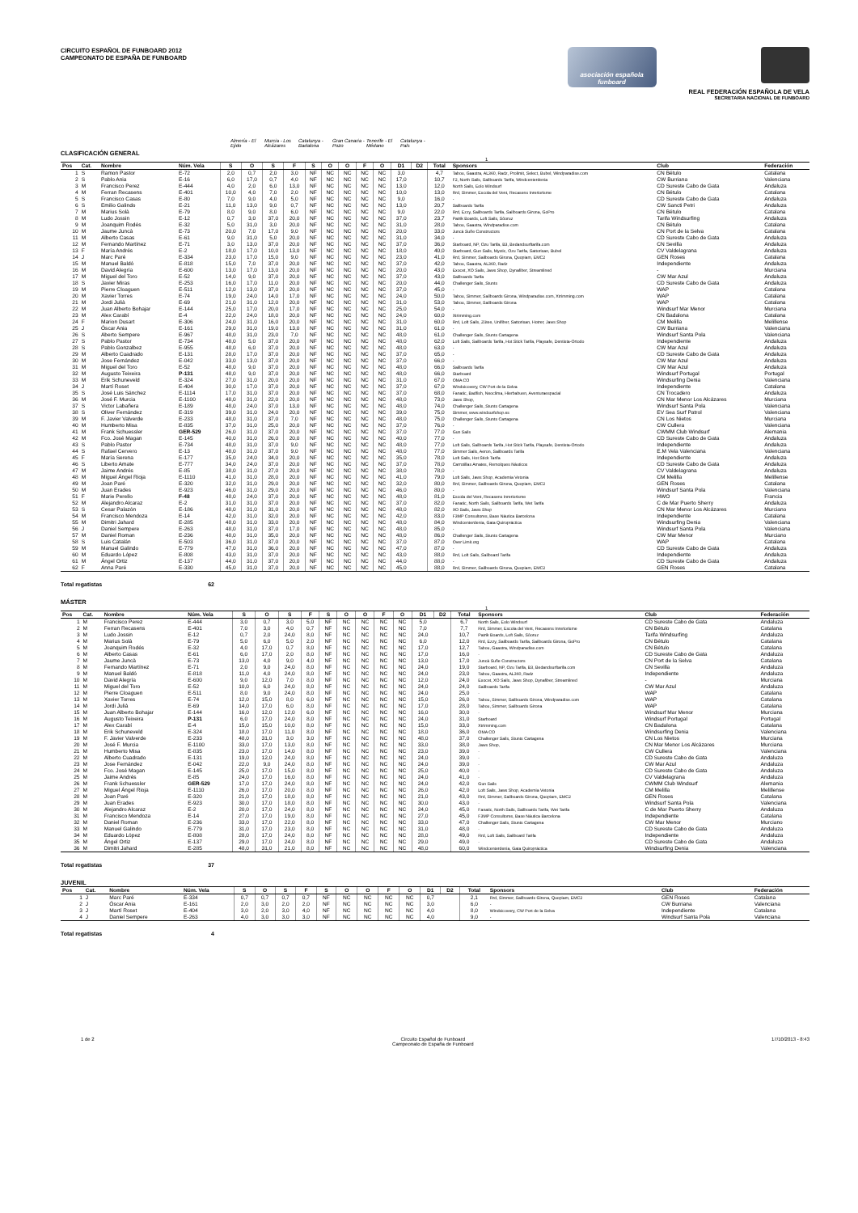CIRCUITO ESPAÑOL DE FUNBOARD 2012
CAMPEONATO DE ESPAÑA DE FUNBOARD
asociación española funboard
REAL FEDERACIÓN ESPAÑOLA DE VELA
SECRETARIA NACIONAL DE FUNBOARD
Almería - El Ejido Murcia - Los Alcázares Catalunya - Badalona Gran Canaria - Pozo Tenerife - El Médano Catalunya - Pals
CLASIFICACIÓN GENERAL
1
| Pos | Cat. | Nombre | Núm. Vela | S | O | S | F | S | O | O | F | O | D1 | D2 | Total | Sponsors | Club | Federación |
| --- | --- | --- | --- | --- | --- | --- | --- | --- | --- | --- | --- | --- | --- | --- | --- | --- | --- | --- |
| 1 | S | Ramon Pastor | E-72 | 2,0 | 0,7 | 2,0 | 3,0 | NF | NC | NC | NC | NC | 3,0 | | 4,7 | Tabou, Gaastra, AL360, Radz, Prolimit, Select, Bubel, Windparadise.com | CN Bétulo | Catalana |
| 2 | S | Pablo Ania | E-16 | 6,0 | 17,0 | 0,7 | 4,0 | NF | NC | NC | NC | NC | 17,0 | | 10,7 | F2, North Sails, Sailboards Tarifa, Windcenterdenia | CW Burriana | Valenciana |
| 3 | M | Francisco Perez | E-444 | 4,0 | 2,0 | 6,0 | 13,0 | NF | NC | NC | NC | NC | 13,0 | | 12,0 | North Sails, Eolo Windsurf | CD Sureste Cabo de Gata | Andaluza |
| 4 | M | Ferran Recasens | E-401 | 10,0 | 4,0 | 7,0 | 2,0 | NF | NC | NC | NC | NC | 10,0 | | 13,0 | Rrd, Simmer, Escola del Vent, Recasens Inreriorisme | CN Bétulo | Catalana |
| 5 | S | Francisco Casas | E-80 | 7,0 | 9,0 | 4,0 | 5,0 | NF | NC | NC | NC | NC | 9,0 | | 16,0 | - | CD Sureste Cabo de Gata | Andaluza |
| 6 | S | Emilio Galindo | E-21 | 11,0 | 13,0 | 9,0 | 0,7 | NF | NC | NC | NC | NC | 13,0 | | 20,7 | Sailboards Tarifa | CW Sancti Petri | Andaluza |
| 7 | M | Marius Solà | E-79 | 8,0 | 9,0 | 8,0 | 6,0 | NF | NC | NC | NC | NC | 9,0 | | 22,0 | Rrd, Ezzy, Sailboards Tarifa, Sailboards Girona, GoPro | CN Bétulo | Catalana |
| 8 | M | Ludo Jossin | E-12 | 0,7 | 3,0 | 37,0 | 20,0 | NF | NC | NC | NC | NC | 37,0 | | 23,7 | Patrik Boards, Loft Sails, Sôoruz | Tarifa Windsurfing | Andaluza |
| 9 | M | Joanquim Rodés | E-32 | 5,0 | 31,0 | 3,0 | 20,0 | NF | NC | NC | NC | NC | 31,0 | | 28,0 | Tabou, Gaastra, Windparadise.com | CN Bétulo | Catalana |
| 10 | M | Jaume Juncà | E-73 | 20,0 | 7,0 | 17,0 | 9,0 | NF | NC | NC | NC | NC | 20,0 | | 33,0 | Juncà Suñe Constructors | CN Port de la Selva | Catalana |
| 11 | M | Alberto Casas | E-61 | 9,0 | 31,0 | 5,0 | 20,0 | NF | NC | NC | NC | NC | 31,0 | | 34,0 | - | CD Sureste Cabo de Gata | Andaluza |
| 12 | M | Fernando Martínez | E-71 | 3,0 | 13,0 | 37,0 | 20,0 | NF | NC | NC | NC | NC | 37,0 | | 36,0 | Starboard, NP, Ozu Tarifa, B3, Bedandsurftarifa.com | CN Sevilla | Andaluza |
| 13 | F | María Andrés | E-2 | 18,0 | 17,0 | 10,0 | 13,0 | NF | NC | NC | NC | NC | 18,0 | | 40,0 | Starboard, Gun Sails, Mystic, Ozu Tarifa, Sattorisan, Bubel | CV Valdelagrana | Andaluza |
| 14 | J | Marc Paré | E-334 | 23,0 | 17,0 | 15,0 | 9,0 | NF | NC | NC | NC | NC | 23,0 | | 41,0 | Rrd, Simmer, Sailboards Girona, Quopiam, EMC2 | GEN Roses | Catalana |
| 15 | M | Manuel Baldó | E-818 | 15,0 | 7,0 | 37,0 | 20,0 | NF | NC | NC | NC | NC | 37,0 | | 42,0 | Tabou, Gaastra, AL360, Radz | Independiente | Andaluza |
| 16 | M | David Alegría | E-600 | 13,0 | 17,0 | 13,0 | 20,0 | NF | NC | NC | NC | NC | 20,0 | | 43,0 | Exocet, XO Sails, Jaws Shop, Dynafiber, Streamlined | - | Murciana |
| 17 | M | Miguel del Toro | E-52 | 14,0 | 9,0 | 37,0 | 20,0 | NF | NC | NC | NC | NC | 37,0 | | 43,0 | Sailboards Tarifa | CW Mar Azul | Andaluza |
| 18 | S | Javier Miras | E-253 | 16,0 | 17,0 | 11,0 | 20,0 | NF | NC | NC | NC | NC | 20,0 | | 44,0 | Challenger Sails, Stunts | CD Sureste Cabo de Gata | Andaluza |
| 19 | M | Pierre Cloaguen | E-511 | 12,0 | 13,0 | 37,0 | 20,0 | NF | NC | NC | NC | NC | 37,0 | | 45,0 | - | WAP | Catalana |
| 20 | M | Xavier Torres | E-74 | 19,0 | 24,0 | 14,0 | 17,0 | NF | NC | NC | NC | NC | 24,0 | | 50,0 | Tabou, Simmer, Sailboards Girona, Windparadise.com, Xtrimming.com | WAP | Catalana |
| 21 | M | Jordi Julià | E-69 | 21,0 | 31,0 | 12,0 | 20,0 | NF | NC | NC | NC | NC | 31,0 | | 53,0 | Tabou, Simmer, Sailboards Girona | WAP | Catalana |
| 22 | M | Juan Alberto Bohajar | E-144 | 25,0 | 17,0 | 20,0 | 17,0 | NF | NC | NC | NC | NC | 25,0 | | 54,0 | - | Windsurf Mar Menor | Murciana |
| 23 | M | Alex Carabí | E-4 | 22,0 | 24,0 | 18,0 | 20,0 | NF | NC | NC | NC | NC | 24,0 | | 60,0 | Xtrimming.com | CN Badalona | Catalana |
| 24 | F | Marion Dusart | E-306 | 24,0 | 31,0 | 16,0 | 20,0 | NF | NC | NC | NC | NC | 31,0 | | 60,0 | Rrd, Loft Sails, Zütee, Unifiber, Sattorisan, Hotrer, Jaws Shop | CM Melilla | Melillense |
| 25 | J | Óscar Ania | E-161 | 29,0 | 31,0 | 19,0 | 13,0 | NF | NC | NC | NC | NC | 31,0 | | 61,0 | - | CW Burriana | Valenciana |
| 26 | S | Aberto Sempere | E-967 | 48,0 | 31,0 | 23,0 | 7,0 | NF | NC | NC | NC | NC | 48,0 | | 61,0 | Challenger Sails, Stunts Cartagena | Windsurf Santa Pola | Valenciana |
| 27 | S | Pablo Pastor | E-734 | 48,0 | 5,0 | 37,0 | 20,0 | NF | NC | NC | NC | NC | 48,0 | | 62,0 | Loft Sails, Sailboards Tarifa, Hot Stick Tarifa, Playsafe, Dentista-Ortodo | Independiente | Andaluza |
| 28 | S | Pablo Gonzalbez | E-955 | 48,0 | 6,0 | 37,0 | 20,0 | NF | NC | NC | NC | NC | 48,0 | | 63,0 | - | CW Mar Azul | Andaluza |
| 29 | M | Alberto Cuadrado | E-131 | 28,0 | 17,0 | 37,0 | 20,0 | NF | NC | NC | NC | NC | 37,0 | | 65,0 | - | CD Sureste Cabo de Gata | Andaluza |
| 30 | M | Jose Fernández | E-042 | 33,0 | 13,0 | 37,0 | 20,0 | NF | NC | NC | NC | NC | 37,0 | | 66,0 | - | CW Mar Azul | Andaluza |
| 31 | M | Miguel del Toro | E-52 | 48,0 | 9,0 | 37,0 | 20,0 | NF | NC | NC | NC | NC | 48,0 | | 66,0 | Sailboards Tarifa | CW Mar Azul | Andaluza |
| 32 | M | Augusto Teixeira | P-131 | 48,0 | 9,0 | 37,0 | 20,0 | NF | NC | NC | NC | NC | 48,0 | | 66,0 | Starboard | Windsurf Portugal | Portugal |
| 33 | M | Erik Schuneveld | E-324 | 27,0 | 31,0 | 20,0 | 20,0 | NF | NC | NC | NC | NC | 31,0 | | 67,0 | OMA CO | Windsurfing Denia | Valenciana |
| 34 | J | Martí Roset | E-404 | 30,0 | 17,0 | 37,0 | 20,0 | NF | NC | NC | NC | NC | 37,0 | | 67,0 | Windsicovery, CW Port de la Selva | Independiente | Catalana |
| 35 | S | José Luis Sánchez | E-1114 | 17,0 | 31,0 | 37,0 | 20,0 | NF | NC | NC | NC | NC | 37,0 | | 68,0 | Fanatic, Badfish, Neoclima, Hierbabuen, Aventuraespacial | CN Trocadero | Andaluza |
| 36 | M | José F. Murcia | E-1100 | 48,0 | 31,0 | 22,0 | 20,0 | NF | NC | NC | NC | NC | 48,0 | | 73,0 | Jaws Shop, | CN Mar Menor Los Alcázares | Murciana |
| 37 | S | Victor Labañera | E-189 | 48,0 | 24,0 | 37,0 | 13,0 | NF | NC | NC | NC | NC | 48,0 | | 74,0 | Challenger Sails, Stunts Cartagena | Windsurf Santa Pola | Valenciana |
| 38 | S | Oliver Fernández | E-319 | 39,0 | 31,0 | 24,0 | 20,0 | NF | NC | NC | NC | NC | 39,0 | | 75,0 | Simmer, www.windsurfshop.es | EV Sea Surf Patrol | Valenciana |
| 39 | M | F. Javier Valverde | E-233 | 48,0 | 31,0 | 37,0 | 7,0 | NF | NC | NC | NC | NC | 48,0 | | 75,0 | Challenger Sails, Stunts Cartagena | CN Los Nietos | Murciana |
| 40 | M | Humberto Misa | E-835 | 37,0 | 31,0 | 25,0 | 20,0 | NF | NC | NC | NC | NC | 37,0 | | 76,0 | - | CW Cullera | Valenciana |
| 41 | M | Frank Schuessler | GER-529 | 26,0 | 31,0 | 37,0 | 20,0 | NF | NC | NC | NC | NC | 37,0 | | 77,0 | Gun Sails | CWMM Club Windsurf | Alemania |
| 42 | M | Fco. José Magan | E-145 | 40,0 | 31,0 | 26,0 | 20,0 | NF | NC | NC | NC | NC | 40,0 | | 77,0 | - | CD Sureste Cabo de Gata | Andaluza |
| 43 | S | Pablo Pastor | E-734 | 48,0 | 31,0 | 37,0 | 9,0 | NF | NC | NC | NC | NC | 48,0 | | 77,0 | Loft Sails, Sailboards Tarifa, Hot Stick Tarifa, Playsafe, Dentista-Ortodo | Independiente | Andaluza |
| 44 | S | Rafael Cervero | E-13 | 48,0 | 31,0 | 37,0 | 9,0 | NF | NC | NC | NC | NC | 48,0 | | 77,0 | Simmer Sails, Aeron, Sailboards Tarifa | E.M Vela Valenciana | Valenciana |
| 45 | F | María Serena | E-177 | 35,0 | 24,0 | 34,0 | 20,0 | NF | NC | NC | NC | NC | 35,0 | | 78,0 | Loft Sails, Hot Stick Tarifa | Independiente | Andaluza |
| 46 | S | Liberto Amate | E-777 | 34,0 | 24,0 | 37,0 | 20,0 | NF | NC | NC | NC | NC | 37,0 | | 78,0 | Carrotillas Amates, Remolques Náuticos | CD Sureste Cabo de Gata | Andaluza |
| 47 | M | Jaime Andrés | E-85 | 38,0 | 31,0 | 27,0 | 20,0 | NF | NC | NC | NC | NC | 38,0 | | 78,0 | - | CV Valdelagrana | Andaluza |
| 48 | M | Miguel Ángel Rioja | E-1110 | 41,0 | 31,0 | 28,0 | 20,0 | NF | NC | NC | NC | NC | 41,0 | | 79,0 | Loft Sails, Jaws Shop, Academia Vetonia | CM Melilla | Melillense |
| 49 | M | Joan Paré | E-320 | 32,0 | 31,0 | 29,0 | 20,0 | NF | NC | NC | NC | NC | 32,0 | | 80,0 | Rrd, Simmer, Sailboards Girona, Quopiam, EMC2 | GEN Roses | Catalana |
| 50 | M | Juan Erades | E-923 | 46,0 | 31,0 | 29,0 | 20,0 | NF | NC | NC | NC | NC | 46,0 | | 80,0 | - | Windsurf Santa Pola | Valenciana |
| 51 | F | Marie Perello | F-48 | 48,0 | 24,0 | 37,0 | 20,0 | NF | NC | NC | NC | NC | 48,0 | | 81,0 | Escola del Vent, Recasens Inreriorisme | HWO | Francia |
| 52 | M | Alejandro Alcaraz | E-2 | 31,0 | 31,0 | 37,0 | 20,0 | NF | NC | NC | NC | NC | 37,0 | | 82,0 | Fanatic, North Sails, Sailboards Tarifa, Wet Tarifa | C de Mar Puerto Sherry | Andaluza |
| 53 | S | Cesar Palazón | E-186 | 48,0 | 31,0 | 31,0 | 20,0 | NF | NC | NC | NC | NC | 48,0 | | 82,0 | XO Sails, Jaws Shop | CN Mar Menor Los Alcázares | Murciano |
| 54 | M | Francisco Mendoza | E-14 | 42,0 | 31,0 | 32,0 | 20,0 | NF | NC | NC | NC | NC | 42,0 | | 83,0 | F3MP Consultores, Base Náutica Barcelona | Independiente | Catalana |
| 55 | M | Dimitri Jahard | E-285 | 48,0 | 31,0 | 33,0 | 20,0 | NF | NC | NC | NC | NC | 48,0 | | 84,0 | Windcenterdenia, Gata Quiropráctica | Windsurfing Denia | Valenciana |
| 56 | J | Daniel Sempere | E-263 | 48,0 | 31,0 | 37,0 | 17,0 | NF | NC | NC | NC | NC | 48,0 | | 85,0 | - | Windsurf Santa Pola | Valenciana |
| 57 | M | Daniel Roman | E-236 | 48,0 | 31,0 | 35,0 | 20,0 | NF | NC | NC | NC | NC | 48,0 | | 86,0 | Challenger Sails, Stunts Cartagena | CW Mar Menor | Murciano |
| 58 | S | Luis Catalán | E-503 | 36,0 | 31,0 | 37,0 | 20,0 | NF | NC | NC | NC | NC | 37,0 | | 87,0 | Over Limit.org | WAP | Catalana |
| 59 | M | Manuel Galindo | E-779 | 47,0 | 31,0 | 36,0 | 20,0 | NF | NC | NC | NC | NC | 47,0 | | 87,0 | - | CD Sureste Cabo de Gata | Andaluza |
| 60 | M | Eduardo López | E-808 | 43,0 | 31,0 | 37,0 | 20,0 | NF | NC | NC | NC | NC | 43,0 | | 88,0 | Rrd, Loft Sails, Sailboard Tarifa | Independiente | Andaluza |
| 61 | M | Ángel Ortiz | E-137 | 44,0 | 31,0 | 37,0 | 20,0 | NF | NC | NC | NC | NC | 44,0 | | 88,0 | - | CD Sureste Cabo de Gata | Andaluza |
| 62 | F | Anna Paré | E-330 | 45,0 | 31,0 | 37,0 | 20,0 | NF | NC | NC | NC | NC | 45,0 | | 88,0 | Rrd, Simmer, Sailboards Girona, Quopiam, EMC2 | GEN Roses | Catalana |
Total regatistas 62
MÁSTER
1
| Pos | Cat. | Nombre | Núm. Vela | S | O | S | F | S | O | O | F | O | D1 | D2 | Total | Sponsors | Club | Federación |
| --- | --- | --- | --- | --- | --- | --- | --- | --- | --- | --- | --- | --- | --- | --- | --- | --- | --- | --- |
| 1 | M | Francisco Perez | E-444 | 3,0 | 0,7 | 3,0 | 5,0 | NF | NC | NC | NC | NC | 5,0 | | 6,7 | North Sails, Eolo Windsurf | CD Sureste Cabo de Gata | Andaluza |
| 2 | M | Ferran Recasens | E-401 | 7,0 | 3,0 | 4,0 | 0,7 | NF | NC | NC | NC | NC | 7,0 | | 7,7 | Rrd, Simmer, Escola del Vent, Recasens Inreriorisme | CN Bétulo | Catalana |
| 3 | M | Ludo Jossin | E-12 | 0,7 | 2,0 | 24,0 | 8,0 | NF | NC | NC | NC | NC | 24,0 | | 10,7 | Patrik Boards, Loft Sails, Sôoruz | Tarifa Windsurfing | Andaluza |
| 4 | M | Marius Solà | E-79 | 5,0 | 6,0 | 5,0 | 2,0 | NF | NC | NC | NC | NC | 6,0 | | 12,0 | Rrd, Ezzy, Sailboards Tarifa, Sailboards Girona, GoPro | CN Bétulo | Catalana |
| 5 | M | Joanquim Rodés | E-32 | 4,0 | 17,0 | 0,7 | 8,0 | NF | NC | NC | NC | NC | 17,0 | | 12,7 | Tabou, Gaastra, Windparadise.com | CN Bétulo | Catalana |
| 6 | M | Alberto Casas | E-61 | 6,0 | 17,0 | 2,0 | 8,0 | NF | NC | NC | NC | NC | 17,0 | | 16,0 | - | CD Sureste Cabo de Gata | Andaluza |
| 7 | M | Jaume Juncà | E-73 | 13,0 | 4,0 | 9,0 | 4,0 | NF | NC | NC | NC | NC | 13,0 | | 17,0 | Juncà Suñe Constructors | CN Port de la Selva | Catalana |
| 8 | M | Fernando Martínez | E-71 | 2,0 | 9,0 | 24,0 | 8,0 | NF | NC | NC | NC | NC | 24,0 | | 19,0 | Starboard, NP, Ozu Tarifa, B3, Bedandsurftarifa.com | CN Sevilla | Andaluza |
| 9 | M | Manuel Baldó | E-818 | 11,0 | 4,0 | 24,0 | 8,0 | NF | NC | NC | NC | NC | 24,0 | | 23,0 | Tabou, Gaastra, AL360, Radz | Independiente | Andaluza |
| 10 | M | David Alegría | E-600 | 9,0 | 12,0 | 7,0 | 8,0 | NF | NC | NC | NC | NC | 12,0 | | 24,0 | Exocet, XO Sails, Jaws Shop, Dynafiber, Streamlined | - | Murciana |
| 11 | M | Miguel del Toro | E-52 | 10,0 | 6,0 | 24,0 | 8,0 | NF | NC | NC | NC | NC | 24,0 | | 24,0 | Sailboards Tarifa | CW Mar Azul | Andaluza |
| 12 | M | Pierre Cloaguen | E-511 | 8,0 | 9,0 | 24,0 | 8,0 | NF | NC | NC | NC | NC | 24,0 | | 25,0 | - | WAP | Catalana |
| 13 | M | Xavier Torres | E-74 | 12,0 | 15,0 | 8,0 | 6,0 | NF | NC | NC | NC | NC | 15,0 | | 26,0 | Tabou, Simmer, Sailboards Girona, Windparadise.com | WAP | Catalana |
| 14 | M | Jordi Julià | E-69 | 14,0 | 17,0 | 6,0 | 8,0 | NF | NC | NC | NC | NC | 17,0 | | 28,0 | Tabou, Simmer, Sailboards Girona | WAP | Catalana |
| 15 | M | Juan Alberto Bohajar | E-144 | 16,0 | 12,0 | 12,0 | 6,0 | NF | NC | NC | NC | NC | 16,0 | | 30,0 | - | Windsurf Mar Menor | Murciana |
| 16 | M | Augusto Teixeira | P-131 | 6,0 | 17,0 | 24,0 | 8,0 | NF | NC | NC | NC | NC | 24,0 | | 31,0 | Starboard | Windsurf Portugal | Portugal |
| 17 | M | Alex Carabí | E-4 | 15,0 | 15,0 | 10,0 | 8,0 | NF | NC | NC | NC | NC | 15,0 | | 33,0 | Xtrimming.com | CN Badalona | Catalana |
| 18 | M | Erik Schuneveld | E-324 | 18,0 | 17,0 | 11,0 | 8,0 | NF | NC | NC | NC | NC | 18,0 | | 36,0 | OMA CO | Windsurfing Denia | Valenciana |
| 19 | M | F. Javier Valverde | E-233 | 48,0 | 31,0 | 3,0 | 3,0 | NF | NC | NC | NC | NC | 48,0 | | 37,0 | Challenger Sails, Stunts Cartagena | CN Los Nietos | Murciana |
| 20 | M | José F. Murcia | E-1100 | 33,0 | 17,0 | 13,0 | 8,0 | NF | NC | NC | NC | NC | 33,0 | | 38,0 | Jaws Shop, | CN Mar Menor Los Alcázares | Murciana |
| 21 | M | Humberto Misa | E-835 | 23,0 | 17,0 | 14,0 | 8,0 | NF | NC | NC | NC | NC | 23,0 | | 39,0 | - | CW Cullera | Valenciana |
| 22 | M | Alberto Cuadrado | E-131 | 19,0 | 12,0 | 24,0 | 8,0 | NF | NC | NC | NC | NC | 24,0 | | 39,0 | - | CD Sureste Cabo de Gata | Andaluza |
| 23 | M | Jose Fernández | E-042 | 22,0 | 9,0 | 24,0 | 8,0 | NF | NC | NC | NC | NC | 24,0 | | 39,0 | - | CW Mar Azul | Andaluza |
| 24 | M | Fco. José Magan | E-145 | 25,0 | 17,0 | 15,0 | 8,0 | NF | NC | NC | NC | NC | 25,0 | | 40,0 | - | CD Sureste Cabo de Gata | Andaluza |
| 25 | M | Jaime Andrés | E-85 | 24,0 | 17,0 | 16,0 | 8,0 | NF | NC | NC | NC | NC | 24,0 | | 41,0 | - | CV Valdelagrana | Andaluza |
| 26 | M | Frank Schuessler | GER-529 | 17,0 | 17,0 | 24,0 | 8,0 | NF | NC | NC | NC | NC | 24,0 | | 42,0 | Gun Sails | CWMM Club Windsurf | Alemania |
| 27 | M | Miguel Ángel Rioja | E-1110 | 26,0 | 17,0 | 20,0 | 8,0 | NF | NC | NC | NC | NC | 26,0 | | 42,0 | Loft Sails, Jaws Shop, Academia Vetonia | CM Melilla | Melillense |
| 28 | M | Joan Paré | E-320 | 21,0 | 17,0 | 18,0 | 8,0 | NF | NC | NC | NC | NC | 21,0 | | 43,0 | Rrd, Simmer, Sailboards Girona, Quopiam, EMC2 | GEN Roses | Catalana |
| 29 | M | Juan Erades | E-923 | 30,0 | 17,0 | 18,0 | 8,0 | NF | NC | NC | NC | NC | 30,0 | | 43,0 | - | Windsurf Santa Pola | Valenciana |
| 30 | M | Alejandro Alcaraz | E-2 | 20,0 | 17,0 | 24,0 | 8,0 | NF | NC | NC | NC | NC | 24,0 | | 45,0 | Fanatic, North Sails, Sailboards Tarifa, Wet Tarifa | C de Mar Puerto Sherry | Andaluza |
| 31 | M | Francisco Mendoza | E-14 | 27,0 | 17,0 | 19,0 | 8,0 | NF | NC | NC | NC | NC | 27,0 | | 45,0 | F3MP Consultores, Base Náutica Barcelona | Independiente | Catalana |
| 32 | M | Daniel Roman | E-236 | 33,0 | 17,0 | 22,0 | 8,0 | NF | NC | NC | NC | NC | 33,0 | | 47,0 | Challenger Sails, Stunts Cartagena | CW Mar Menor | Murciano |
| 33 | M | Manuel Galindo | E-779 | 31,0 | 17,0 | 23,0 | 8,0 | NF | NC | NC | NC | NC | 31,0 | | 48,0 | - | CD Sureste Cabo de Gata | Andaluza |
| 34 | M | Eduardo López | E-808 | 28,0 | 17,0 | 24,0 | 8,0 | NF | NC | NC | NC | NC | 28,0 | | 49,0 | Rrd, Loft Sails, Sailboard Tarifa | Independiente | Andaluza |
| 35 | M | Ángel Ortiz | E-137 | 29,0 | 17,0 | 24,0 | 8,0 | NF | NC | NC | NC | NC | 29,0 | | 49,0 | - | CD Sureste Cabo de Gata | Andaluza |
| 36 | M | Dimitri Jahard | E-285 | 48,0 | 31,0 | 21,0 | 8,0 | NF | NC | NC | NC | NC | 48,0 | | 60,0 | Windcenterdenia, Gata Quiropráctica | Windsurfing Denia | Valenciana |
Total regatistas 37
JUVENIL
| Pos | Cat. | Nombre | Núm. Vela | S | O | S | F | S | O | O | F | O | D1 | D2 | Total | Sponsors | Club | Federación |
| --- | --- | --- | --- | --- | --- | --- | --- | --- | --- | --- | --- | --- | --- | --- | --- | --- | --- | --- |
| 1 | J | Marc Paré | E-334 | 0,7 | 0,7 | 0,7 | 0,7 | NF | NC | NC | NC | NC | 0,7 | | 2,1 | Rrd, Simmer, Sailboards Girona, Quopiam, EMC2 | GEN Roses | Catalana |
| 2 | J | Óscar Ania | E-161 | 2,0 | 3,0 | 2,0 | 2,0 | NF | NC | NC | NC | NC | 3,0 | | 6,0 | - | CW Burriana | Valenciana |
| 3 | J | Martí Roset | E-404 | 3,0 | 2,0 | 3,0 | 4,0 | NF | NC | NC | NC | NC | 4,0 | | 8,0 | Windsicovery, CW Port de la Selva | Independiente | Catalana |
| 4 | J | Daniel Sempere | E-263 | 4,0 | 3,0 | 3,0 | 3,0 | NF | NC | NC | NC | NC | 4,0 | | 9,0 | - | Windsurf Santa Pola | Valenciana |
Total regatistas 4
1 de 2 Circuito Español de Funboard
Campeonato de España de Funboard 17/10/2013 - 8:43